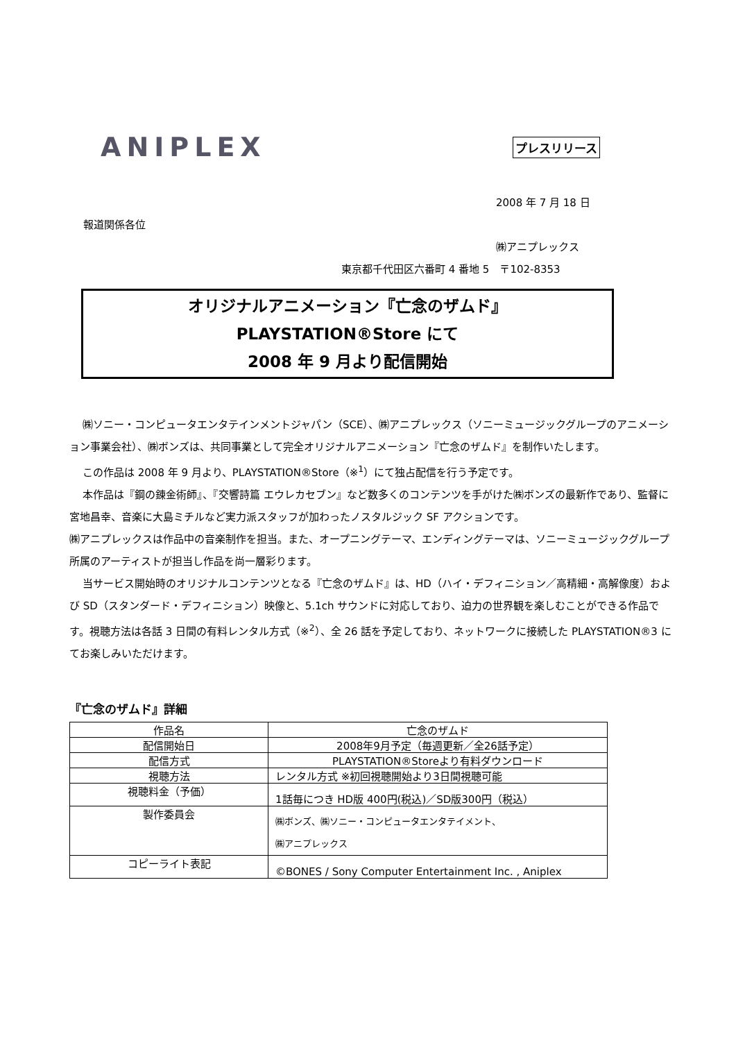ANIPLEX
プレスリリース
2008 年 7 月 18 日
報道関係各位
㈱アニプレックス
東京都千代田区六番町 4 番地 5　〒102-8353
オリジナルアニメーション『亡念のザムド』
PLAYSTATION®Store にて
2008 年 9 月より配信開始
㈱ソニー・コンピュータエンタテインメントジャパン（SCE）、㈱アニプレックス（ソニーミュージックグループのアニメーション事業会社）、㈱ボンズは、共同事業として完全オリジナルアニメーション『亡念のザムド』を制作いたします。
この作品は 2008 年 9 月より、PLAYSTATION®Store（※<sup>1</sup>）にて独占配信を行う予定です。
本作品は『鋼の錬金術師』、『交響詩篇 エウレカセブン』など数多くのコンテンツを手がけた㈱ボンズの最新作であり、監督に宮地昌幸、音楽に大島ミチルなど実力派スタッフが加わったノスタルジック SF アクションです。
㈱アニプレックスは作品中の音楽制作を担当。また、オープニングテーマ、エンディングテーマは、ソニーミュージックグループ所属のアーティストが担当し作品を尚一層彩ります。
当サービス開始時のオリジナルコンテンツとなる『亡念のザムド』は、HD（ハイ・デフィニション／高精細・高解像度）および SD（スタンダード・デフィニション）映像と、5.1ch サウンドに対応しており、迫力の世界観を楽しむことができる作品です。視聴方法は各話 3 日間の有料レンタル方式（※<sup>2</sup>）、全 26 話を予定しており、ネットワークに接続した PLAYSTATION®3 にてお楽しみいただけます。
『亡念のザムド』詳細
| 作品名 | 亡念のザムド |
| 配信開始日 | 2008年9月予定（毎週更新／全26話予定） |
| 配信方式 | PLAYSTATION®Storeより有料ダウンロード |
| 視聴方法 | レンタル方式 ※初回視聴開始より3日間視聴可能 |
| 視聴料金（予価） | 1話毎につき HD版 400円(税込)／SD版300円（税込） |
| 製作委員会 | ㈱ボンズ、㈱ソニー・コンピュータエンタテイメント、 ㈱アニプレックス |
| コピーライト表記 | ©BONES / Sony Computer Entertainment Inc. , Aniplex |